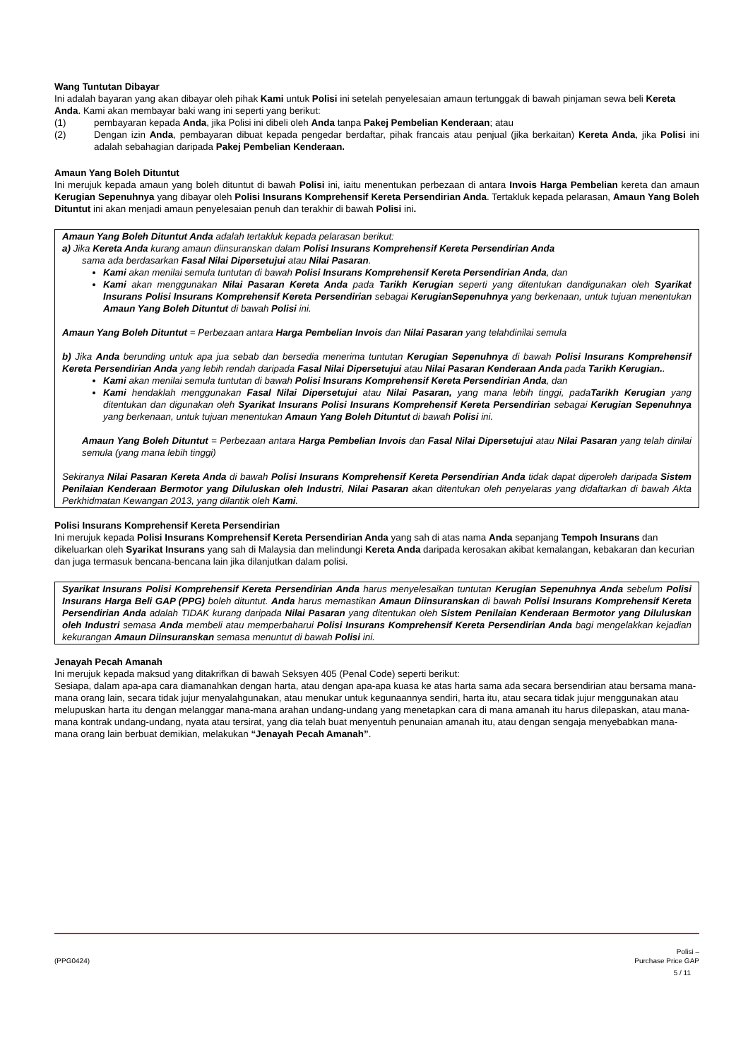Wang Tuntutan Dibayar
Ini adalah bayaran yang akan dibayar oleh pihak Kami untuk Polisi ini setelah penyelesaian amaun tertunggak di bawah pinjaman sewa beli Kereta Anda. Kami akan membayar baki wang ini seperti yang berikut:
(1) pembayaran kepada Anda, jika Polisi ini dibeli oleh Anda tanpa Pakej Pembelian Kenderaan; atau
(2) Dengan izin Anda, pembayaran dibuat kepada pengedar berdaftar, pihak francais atau penjual (jika berkaitan) Kereta Anda, jika Polisi ini adalah sebahagian daripada Pakej Pembelian Kenderaan.
Amaun Yang Boleh Dituntut
Ini merujuk kepada amaun yang boleh dituntut di bawah Polisi ini, iaitu menentukan perbezaan di antara Invois Harga Pembelian kereta dan amaun Kerugian Sepenuhnya yang dibayar oleh Polisi Insurans Komprehensif Kereta Persendirian Anda. Tertakluk kepada pelarasan, Amaun Yang Boleh Dituntut ini akan menjadi amaun penyelesaian penuh dan terakhir di bawah Polisi ini.
Amaun Yang Boleh Dituntut Anda adalah tertakluk kepada pelarasan berikut:
a) Jika Kereta Anda kurang amaun diinsuranskan dalam Polisi Insurans Komprehensif Kereta Persendirian Anda
sama ada berdasarkan Fasal Nilai Dipersetujui atau Nilai Pasaran.
Kami akan menilai semula tuntutan di bawah Polisi Insurans Komprehensif Kereta Persendirian Anda, dan
Kami akan menggunakan Nilai Pasaran Kereta Anda pada Tarikh Kerugian seperti yang ditentukan dandigunakan oleh Syarikat Insurans Polisi Insurans Komprehensif Kereta Persendirian sebagai KerugianSepenuhnya yang berkenaan, untuk tujuan menentukan Amaun Yang Boleh Dituntut di bawah Polisi ini.
Amaun Yang Boleh Dituntut = Perbezaan antara Harga Pembelian Invois dan Nilai Pasaran yang telahdinilai semula
b) Jika Anda berunding untuk apa jua sebab dan bersedia menerima tuntutan Kerugian Sepenuhnya di bawah Polisi Insurans Komprehensif Kereta Persendirian Anda yang lebih rendah daripada Fasal Nilai Dipersetujui atau Nilai Pasaran Kenderaan Anda pada Tarikh Kerugian..
Kami akan menilai semula tuntutan di bawah Polisi Insurans Komprehensif Kereta Persendirian Anda, dan
Kami hendaklah menggunakan Fasal Nilai Dipersetujui atau Nilai Pasaran, yang mana lebih tinggi, padaTarikh Kerugian yang ditentukan dan digunakan oleh Syarikat Insurans Polisi Insurans Komprehensif Kereta Persendirian sebagai Kerugian Sepenuhnya yang berkenaan, untuk tujuan menentukan Amaun Yang Boleh Dituntut di bawah Polisi ini.
Amaun Yang Boleh Dituntut = Perbezaan antara Harga Pembelian Invois dan Fasal Nilai Dipersetujui atau Nilai Pasaran yang telah dinilai semula (yang mana lebih tinggi)
Sekiranya Nilai Pasaran Kereta Anda di bawah Polisi Insurans Komprehensif Kereta Persendirian Anda tidak dapat diperoleh daripada Sistem Penilaian Kenderaan Bermotor yang Diluluskan oleh Industri, Nilai Pasaran akan ditentukan oleh penyelaras yang didaftarkan di bawah Akta Perkhidmatan Kewangan 2013, yang dilantik oleh Kami.
Polisi Insurans Komprehensif Kereta Persendirian
Ini merujuk kepada Polisi Insurans Komprehensif Kereta Persendirian Anda yang sah di atas nama Anda sepanjang Tempoh Insurans dan dikeluarkan oleh Syarikat Insurans yang sah di Malaysia dan melindungi Kereta Anda daripada kerosakan akibat kemalangan, kebakaran dan kecurian dan juga termasuk bencana-bencana lain jika dilanjutkan dalam polisi.
Syarikat Insurans Polisi Komprehensif Kereta Persendirian Anda harus menyelesaikan tuntutan Kerugian Sepenuhnya Anda sebelum Polisi Insurans Harga Beli GAP (PPG) boleh dituntut. Anda harus memastikan Amaun Diinsuranskan di bawah Polisi Insurans Komprehensif Kereta Persendirian Anda adalah TIDAK kurang daripada Nilai Pasaran yang ditentukan oleh Sistem Penilaian Kenderaan Bermotor yang Diluluskan oleh Industri semasa Anda membeli atau memperbaharui Polisi Insurans Komprehensif Kereta Persendirian Anda bagi mengelakkan kejadian kekurangan Amaun Diinsuranskan semasa menuntut di bawah Polisi ini.
Jenayah Pecah Amanah
Ini merujuk kepada maksud yang ditakrifkan di bawah Seksyen 405 (Penal Code) seperti berikut:
Sesiapa, dalam apa-apa cara diamanahkan dengan harta, atau dengan apa-apa kuasa ke atas harta sama ada secara bersendirian atau bersama mana-mana orang lain, secara tidak jujur menyalahgunakan, atau menukar untuk kegunaannya sendiri, harta itu, atau secara tidak jujur menggunakan atau melupuskan harta itu dengan melanggar mana-mana arahan undang-undang yang menetapkan cara di mana amanah itu harus dilepaskan, atau mana-mana kontrak undang-undang, nyata atau tersirat, yang dia telah buat menyentuh penunaian amanah itu, atau dengan sengaja menyebabkan mana-mana orang lain berbuat demikian, melakukan “Jenayah Pecah Amanah”.
(PPG0424) Polisi –
Purchase Price GAP
5 / 11